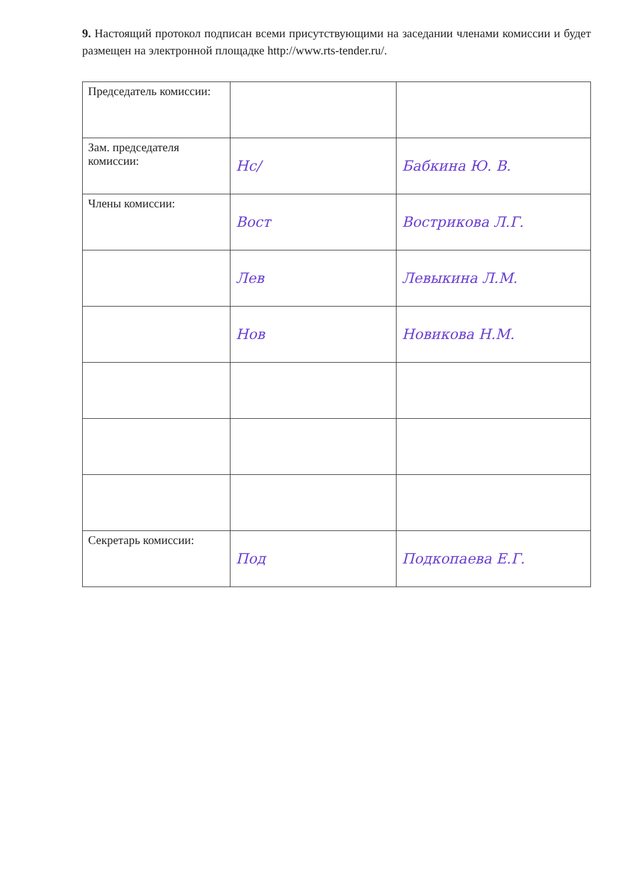9. Настоящий протокол подписан всеми присутствующими на заседании членами комиссии и будет размещен на электронной площадке http://www.rts-tender.ru/.
| Председатель комиссии: | | |
| Зам. председателя комиссии: | Нс/ | Бабкина Ю. В. |
| Члены комиссии: | Вост | Вострикова Л.Г. |
| | Лев | Левыкина Л.М. |
| | Нов | Новикова Н.М. |
| Секретарь комиссии: | Под | Подкопаева Е.Г. |